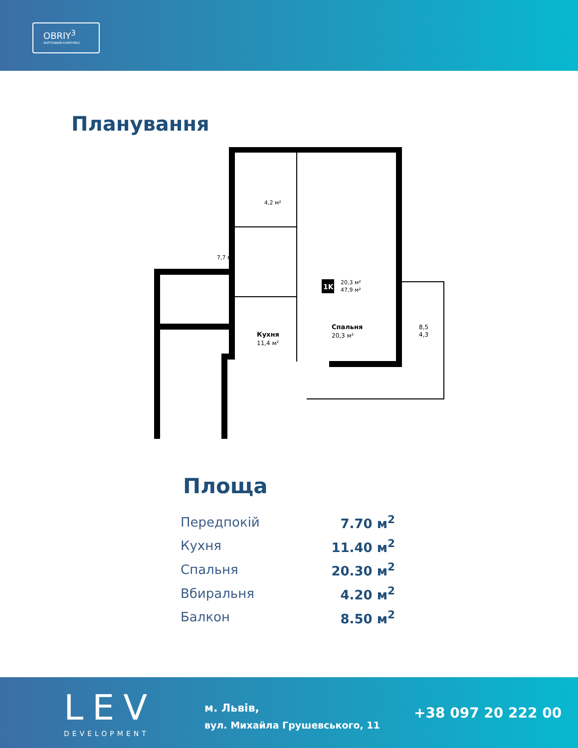OBRIY<sup>3</sup>
ЖИТЛОВИЙ КОМПЛЕКС
Планування
4,2 м²
7,7 м²
Кухня
11,4 м²
1K
20,3 м²
47,9 м²
Спальня
20,3 м²
8,5
4,3
Площа
| Передпокій | 7.70 м<sup>2</sup> |
| Кухня | 11.40 м<sup>2</sup> |
| Спальня | 20.30 м<sup>2</sup> |
| Вбиральня | 4.20 м<sup>2</sup> |
| Балкон | 8.50 м<sup>2</sup> |
LEV
DEVELOPMENT
м. Львів,
вул. Михайла Грушевського, 11
+38 097 20 222 00